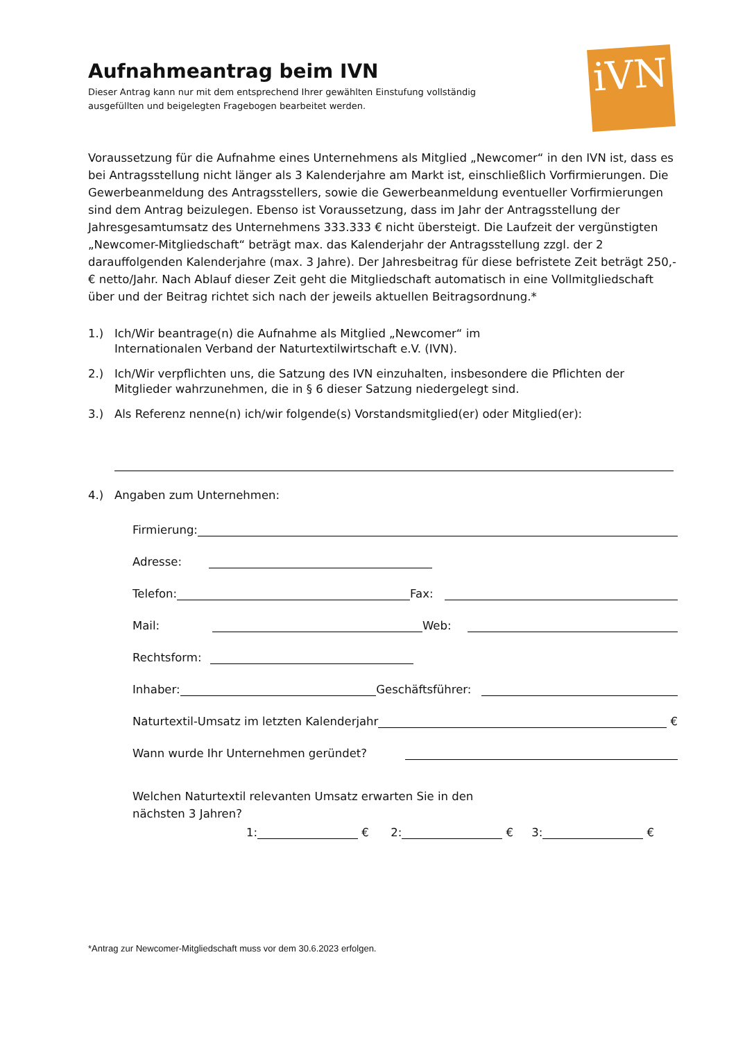iVN
Aufnahmeantrag beim IVN
Dieser Antrag kann nur mit dem entsprechend Ihrer gewählten Einstufung vollständig
ausgefüllten und beigelegten Fragebogen bearbeitet werden.
Voraussetzung für die Aufnahme eines Unternehmens als Mitglied „Newcomer“ in den IVN ist, dass es bei Antragsstellung nicht länger als 3 Kalenderjahre am Markt ist, einschließlich Vorfirmierungen. Die Gewerbeanmeldung des Antragsstellers, sowie die Gewerbeanmeldung eventueller Vorfirmierungen sind dem Antrag beizulegen. Ebenso ist Voraussetzung, dass im Jahr der Antragsstellung der Jahresgesamtumsatz des Unternehmens 333.333 € nicht übersteigt. Die Laufzeit der vergünstigten „Newcomer-Mitgliedschaft“ beträgt max. das Kalenderjahr der Antragsstellung zzgl. der 2 darauffolgenden Kalenderjahre (max. 3 Jahre). Der Jahresbeitrag für diese befristete Zeit beträgt 250,-€ netto/Jahr. Nach Ablauf dieser Zeit geht die Mitgliedschaft automatisch in eine Vollmitgliedschaft über und der Beitrag richtet sich nach der jeweils aktuellen Beitragsordnung.*
1.) Ich/Wir beantrage(n) die Aufnahme als Mitglied „Newcomer“ im
Internationalen Verband der Naturtextilwirtschaft e.V. (IVN).
2.) Ich/Wir verpflichten uns, die Satzung des IVN einzuhalten, insbesondere die Pflichten der Mitglieder wahrzunehmen, die in § 6 dieser Satzung niedergelegt sind.
3.) Als Referenz nenne(n) ich/wir folgende(s) Vorstandsmitglied(er) oder Mitglied(er):
4.) Angaben zum Unternehmen:
Firmierung:
Adresse:
Telefon: Fax:
Mail: Web:
Rechtsform:
Inhaber: Geschäftsführer:
Naturtextil-Umsatz im letzten Kalenderjahr €
Wann wurde Ihr Unternehmen geründet?
Welchen Naturtextil relevanten Umsatz erwarten Sie in den
nächsten 3 Jahren?
1: € 2: € 3: €
*Antrag zur Newcomer-Mitgliedschaft muss vor dem 30.6.2023 erfolgen.